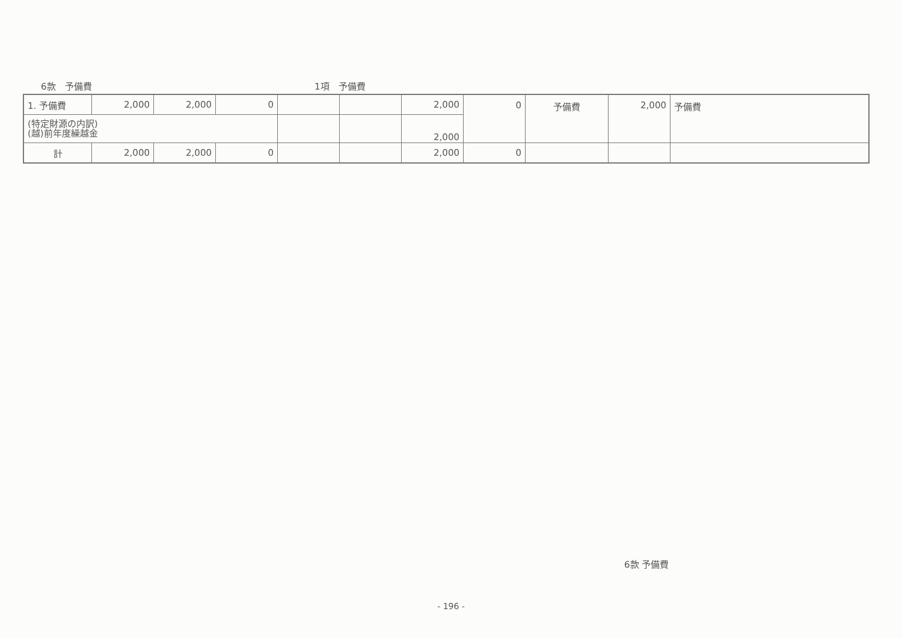6款　予備費 1項　予備費
| 1. 予備費 | 2,000 | 2,000 | 0 | | | 2,000 | 0 | 予備費 | 2,000 | 予備費 |
| (特定財源の内訳) (越)前年度繰越金 | | | | | | 2,000 | | | | |
| 計 | 2,000 | 2,000 | 0 | | | 2,000 | 0 | | | |
6款 予備費
- 196 -